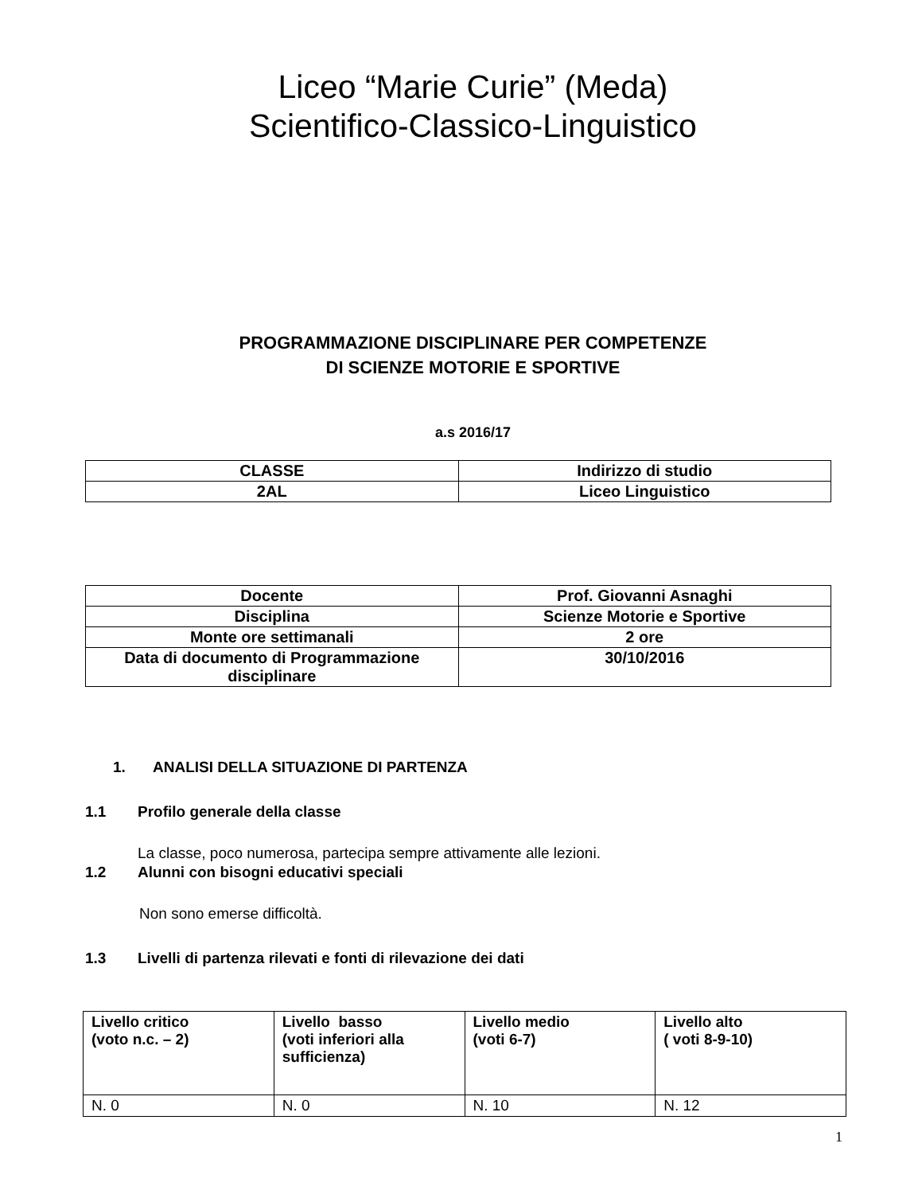Liceo “Marie Curie” (Meda)
Scientifico-Classico-Linguistico
PROGRAMMAZIONE DISCIPLINARE PER COMPETENZE
DI SCIENZE MOTORIE E SPORTIVE
a.s 2016/17
| CLASSE | Indirizzo di studio |
| 2AL | Liceo Linguistico |
| Docente | Prof. Giovanni Asnaghi |
| Disciplina | Scienze Motorie e Sportive |
| Monte ore settimanali | 2 ore |
| Data di documento di Programmazione disciplinare | 30/10/2016 |
1. ANALISI DELLA SITUAZIONE DI PARTENZA
1.1 Profilo generale della classe
La classe, poco numerosa, partecipa sempre attivamente alle lezioni.
1.2 Alunni con bisogni educativi speciali
Non sono emerse difficoltà.
1.3 Livelli di partenza rilevati e fonti di rilevazione dei dati
| Livello critico (voto n.c. – 2) | Livello basso (voti inferiori alla sufficienza) | Livello medio (voti 6-7) | Livello alto ( voti 8-9-10) |
| N. 0 | N. 0 | N. 10 | N. 12 |
1